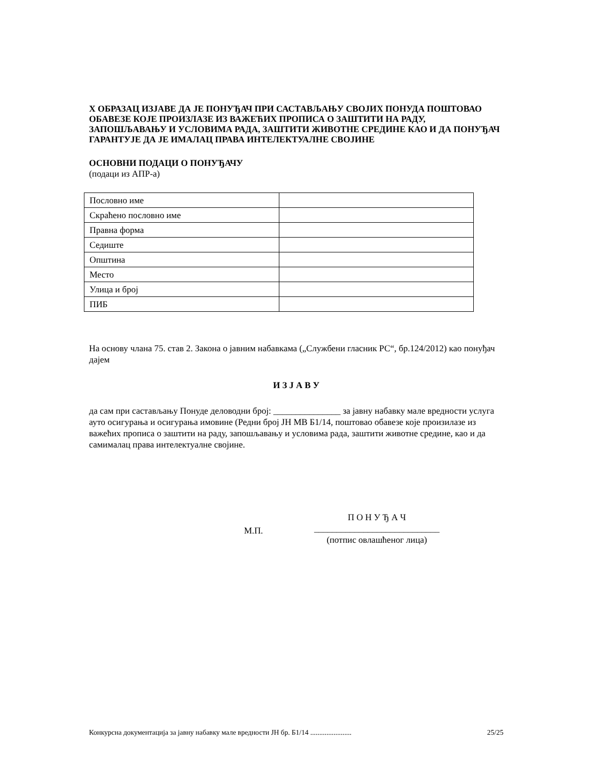X ОБРАЗАЦ ИЗЈАВЕ ДА ЈЕ ПОНУЂАЧ ПРИ САСТАВЉАЊУ СВОЈИХ ПОНУДА ПОШТОВАО ОБАВЕЗЕ КОЈЕ ПРОИЗЛАЗЕ ИЗ ВАЖЕЋИХ ПРОПИСА О ЗАШТИТИ НА РАДУ, ЗАПОШЉАВАЊУ И УСЛОВИМА РАДА, ЗАШТИТИ ЖИВОТНЕ СРЕДИНЕ КАО И ДА ПОНУЂАЧ ГАРАНТУЈЕ ДА ЈЕ ИМАЛАЦ ПРАВА ИНТЕЛЕКТУАЛНЕ СВОЈИНЕ
ОСНОВНИ ПОДАЦИ О ПОНУЂАЧУ
(подаци из АПР-а)
| Пословно име | |
| Скраћено пословно име | |
| Правна форма | |
| Седиште | |
| Општина | |
| Место | |
| Улица и број | |
| ПИБ | |
На основу члана 75. став 2. Закона о јавним набавкама („Службени гласник РС“, бр.124/2012) као понуђач дајем
И З Ј А В У
да сам при састављању Понуде деловодни број: _______________ за јавну набавку мале вредности услуга ауто осигурања и осигурања имовине (Редни број ЈН МВ Б1/14, поштовао обавезе које произилазе из важећих прописа о заштити на раду, запошљавању и условима рада, заштити животне средине, као и да самималац права интелектуалне својине.
М.П.
П О Н У Ђ А Ч
____________________________
(потпис овлашћеног лица)
Конкурсна документација за јавну набавку мале вредности ЈН бр. Б1/14 ....................... 25/25